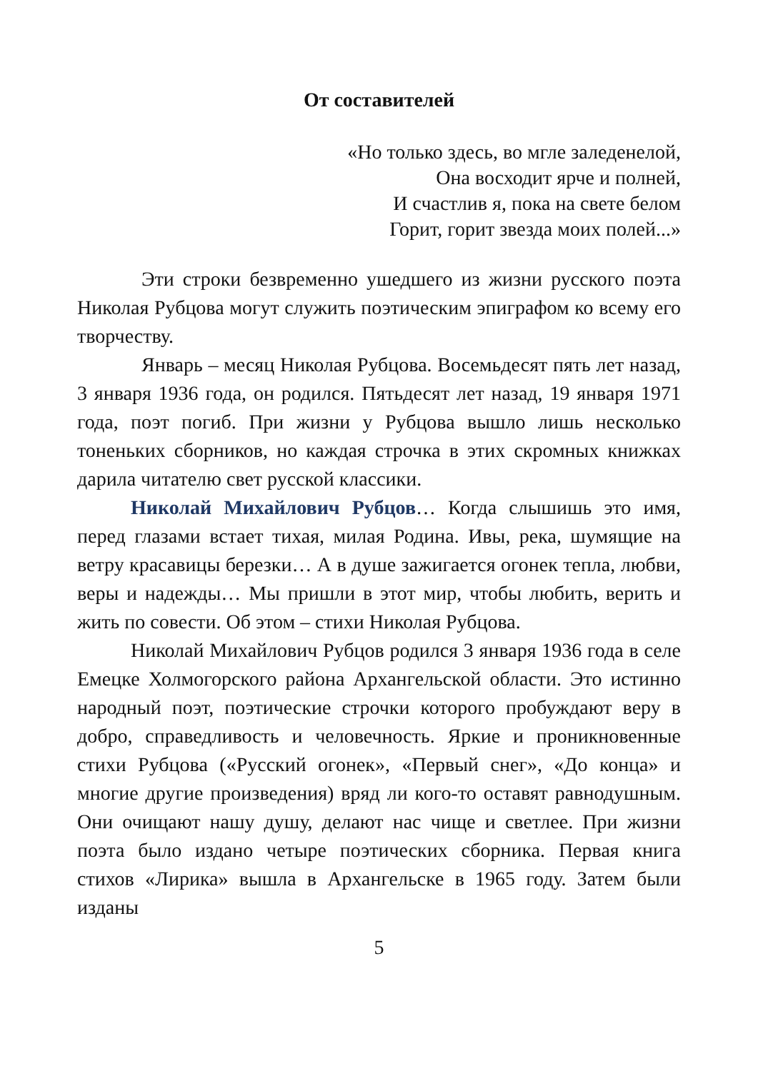От составителей
«Но только здесь, во мгле заледенелой,
Она восходит ярче и полней,
И счастлив я, пока на свете белом
Горит, горит звезда моих полей...»
Эти строки безвременно ушедшего из жизни русского поэта Николая Рубцова могут служить поэтическим эпиграфом ко всему его творчеству.
Январь – месяц Николая Рубцова. Восемьдесят пять лет назад, 3 января 1936 года, он родился. Пятьдесят лет назад, 19 января 1971 года, поэт погиб. При жизни у Рубцова вышло лишь несколько тоненьких сборников, но каждая строчка в этих скромных книжках дарила читателю свет русской классики.
Николай Михайлович Рубцов… Когда слышишь это имя, перед глазами встает тихая, милая Родина. Ивы, река, шумящие на ветру красавицы березки… А в душе зажигается огонек тепла, любви, веры и надежды… Мы пришли в этот мир, чтобы любить, верить и жить по совести. Об этом – стихи Николая Рубцова.
Николай Михайлович Рубцов родился 3 января 1936 года в селе Емецке Холмогорского района Архангельской области. Это истинно народный поэт, поэтические строчки которого пробуждают веру в добро, справедливость и человечность. Яркие и проникновенные стихи Рубцова («Русский огонек», «Первый снег», «До конца» и многие другие произведения) вряд ли кого-то оставят равнодушным. Они очищают нашу душу, делают нас чище и светлее. При жизни поэта было издано четыре поэтических сборника. Первая книга стихов «Лирика» вышла в Архангельске в 1965 году. Затем были изданы
5